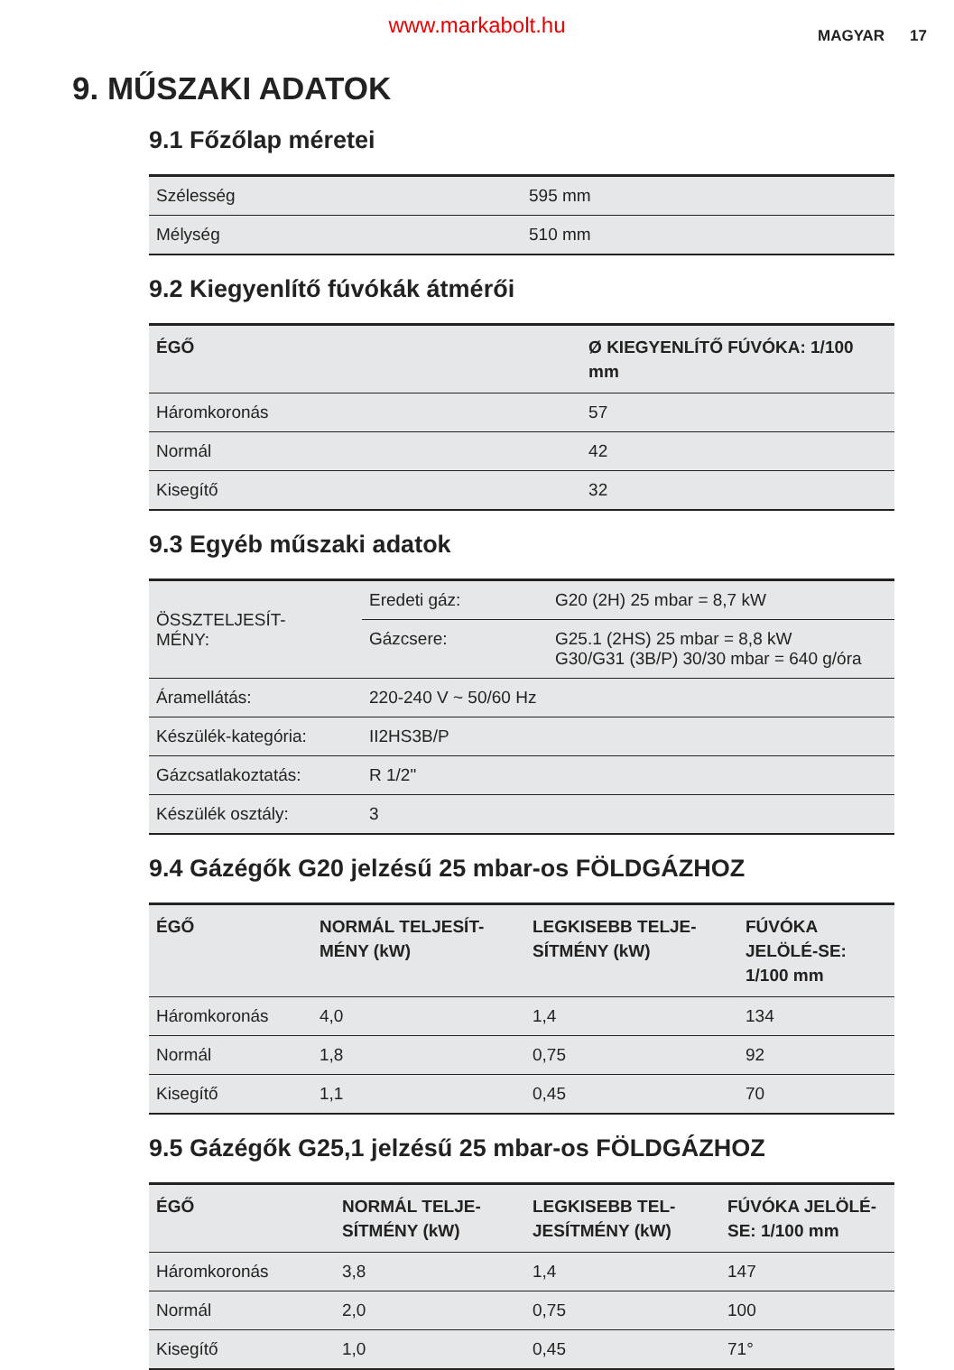www.markabolt.hu MAGYAR 17
9. MŰSZAKI ADATOK
9.1 Főzőlap méretei
| Szélesség | 595 mm |
| Mélység | 510 mm |
9.2 Kiegyenlítő fúvókák átmérői
| ÉGŐ | Ø KIEGYENLÍTŐ FÚVÓKA: 1/100 mm |
| --- | --- |
| Háromkoronás | 57 |
| Normál | 42 |
| Kisegítő | 32 |
9.3 Egyéb műszaki adatok
| ÖSSZTELJESÍT- MÉNY: | Eredeti gáz: | G20 (2H) 25 mbar = 8,7 kW |
| | Gázcsere: | G25.1 (2HS) 25 mbar = 8,8 kW G30/G31 (3B/P) 30/30 mbar = 640 g/óra |
| Áramellátás: | 220-240 V ~ 50/60 Hz | |
| Készülék-kategória: | II2HS3B/P | |
| Gázcsatlakoztatás: | R 1/2" | |
| Készülék osztály: | 3 | |
9.4 Gázégők G20 jelzésű 25 mbar-os FÖLDGÁZHOZ
| ÉGŐ | NORMÁL TELJESÍT-MÉNY (kW) | LEGKISEBB TELJE-SÍTMÉNY (kW) | FÚVÓKA JELÖLÉ-SE: 1/100 mm |
| --- | --- | --- | --- |
| Háromkoronás | 4,0 | 1,4 | 134 |
| Normál | 1,8 | 0,75 | 92 |
| Kisegítő | 1,1 | 0,45 | 70 |
9.5 Gázégők G25,1 jelzésű 25 mbar-os FÖLDGÁZHOZ
| ÉGŐ | NORMÁL TELJE-SÍTMÉNY (kW) | LEGKISEBB TEL-JESÍTMÉNY (kW) | FÚVÓKA JELÖLÉ-SE: 1/100 mm |
| --- | --- | --- | --- |
| Háromkoronás | 3,8 | 1,4 | 147 |
| Normál | 2,0 | 0,75 | 100 |
| Kisegítő | 1,0 | 0,45 | 71° |